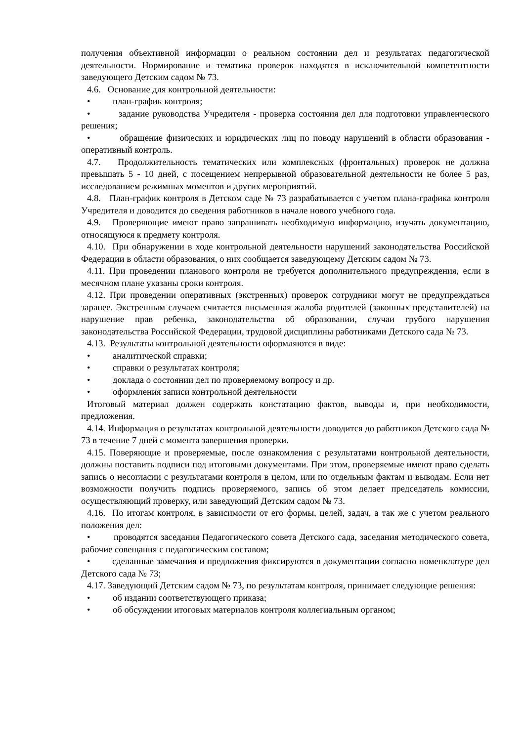получения объективной информации о реальном состоянии дел и результатах педагогической деятельности. Нормирование и тематика проверок находятся в исключительной компетентности заведующего Детским садом № 73.
4.6. Основание для контрольной деятельности:
• план-график контроля;
• задание руководства Учредителя - проверка состояния дел для подготовки управленческого решения;
• обращение физических и юридических лиц по поводу нарушений в области образования - оперативный контроль.
4.7. Продолжительность тематических или комплексных (фронтальных) проверок не должна превышать 5 - 10 дней, с посещением непрерывной образовательной деятельности не более 5 раз, исследованием режимных моментов и других мероприятий.
4.8. План-график контроля в Детском саде № 73 разрабатывается с учетом плана-графика контроля Учредителя и доводится до сведения работников в начале нового учебного года.
4.9. Проверяющие имеют право запрашивать необходимую информацию, изучать документацию, относящуюся к предмету контроля.
4.10. При обнаружении в ходе контрольной деятельности нарушений законодательства Российской Федерации в области образования, о них сообщается заведующему Детским садом № 73.
4.11. При проведении планового контроля не требуется дополнительного предупреждения, если в месячном плане указаны сроки контроля.
4.12. При проведении оперативных (экстренных) проверок сотрудники могут не предупреждаться заранее. Экстренным случаем считается письменная жалоба родителей (законных представителей) на нарушение прав ребенка, законодательства об образовании, случаи грубого нарушения законодательства Российской Федерации, трудовой дисциплины работниками Детского сада № 73.
4.13. Результаты контрольной деятельности оформляются в виде:
• аналитической справки;
• справки о результатах контроля;
• доклада о состоянии дел по проверяемому вопросу и др.
• оформления записи контрольной деятельности
Итоговый материал должен содержать констатацию фактов, выводы и, при необходимости, предложения.
4.14. Информация о результатах контрольной деятельности доводится до работников Детского сада № 73 в течение 7 дней с момента завершения проверки.
4.15. Поверяющие и проверяемые, после ознакомления с результатами контрольной деятельности, должны поставить подписи под итоговыми документами. При этом, проверяемые имеют право сделать запись о несогласии с результатами контроля в целом, или по отдельным фактам и выводам. Если нет возможности получить подпись проверяемого, запись об этом делает председатель комиссии, осуществляющий проверку, или заведующий Детским садом № 73.
4.16. По итогам контроля, в зависимости от его формы, целей, задач, а так же с учетом реального положения дел:
• проводятся заседания Педагогического совета Детского сада, заседания методического совета, рабочие совещания с педагогическим составом;
• сделанные замечания и предложения фиксируются в документации согласно номенклатуре дел Детского сада № 73;
4.17. Заведующий Детским садом № 73, по результатам контроля, принимает следующие решения:
• об издании соответствующего приказа;
• об обсуждении итоговых материалов контроля коллегиальным органом;